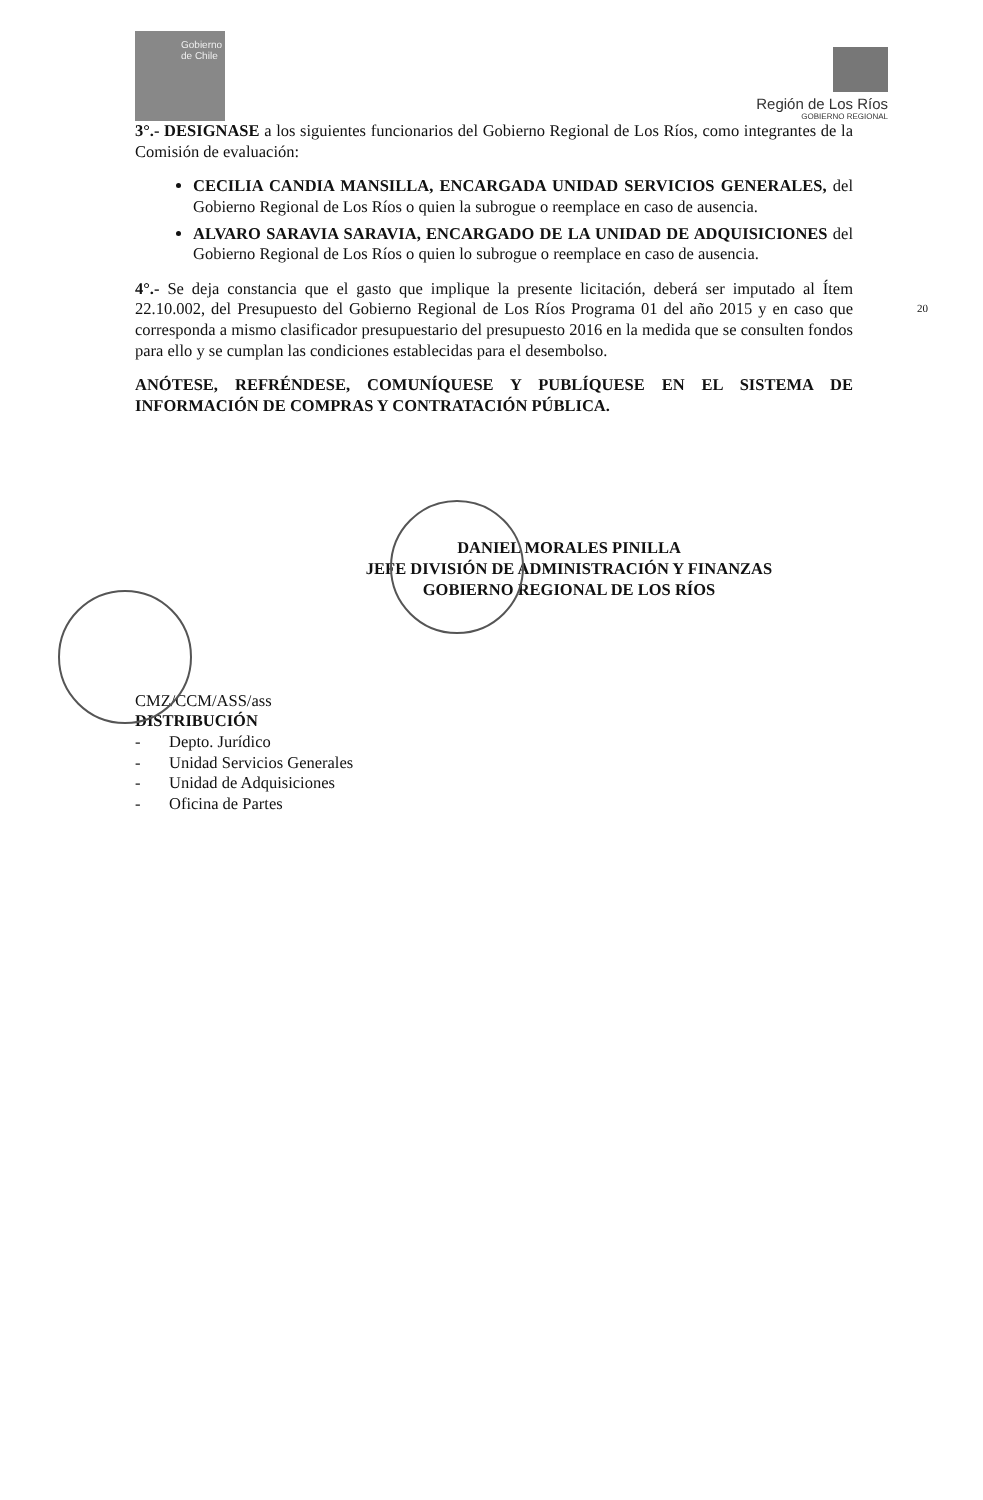Gobierno de Chile
Región de Los Ríos
GOBIERNO REGIONAL
3°.- DESIGNASE a los siguientes funcionarios del Gobierno Regional de Los Ríos, como integrantes de la Comisión de evaluación:
CECILIA CANDIA MANSILLA, ENCARGADA UNIDAD SERVICIOS GENERALES, del Gobierno Regional de Los Ríos o quien la subrogue o reemplace en caso de ausencia.
ALVARO SARAVIA SARAVIA, ENCARGADO DE LA UNIDAD DE ADQUISICIONES del Gobierno Regional de Los Ríos o quien lo subrogue o reemplace en caso de ausencia.
4°.- Se deja constancia que el gasto que implique la presente licitación, deberá ser imputado al Ítem 22.10.002, del Presupuesto del Gobierno Regional de Los Ríos Programa 01 del año 2015 y en caso que corresponda a mismo clasificador presupuestario del presupuesto 2016 en la medida que se consulten fondos para ello y se cumplan las condiciones establecidas para el desembolso.
ANÓTESE, REFRÉNDESE, COMUNÍQUESE Y PUBLÍQUESE EN EL SISTEMA DE INFORMACIÓN DE COMPRAS Y CONTRATACIÓN PÚBLICA.
DANIEL MORALES PINILLA
JEFE DIVISIÓN DE ADMINISTRACIÓN Y FINANZAS
GOBIERNO REGIONAL DE LOS RÍOS
CMZ/CCM/ASS/ass
DISTRIBUCIÓN
- Depto. Jurídico
- Unidad Servicios Generales
- Unidad de Adquisiciones
- Oficina de Partes
20